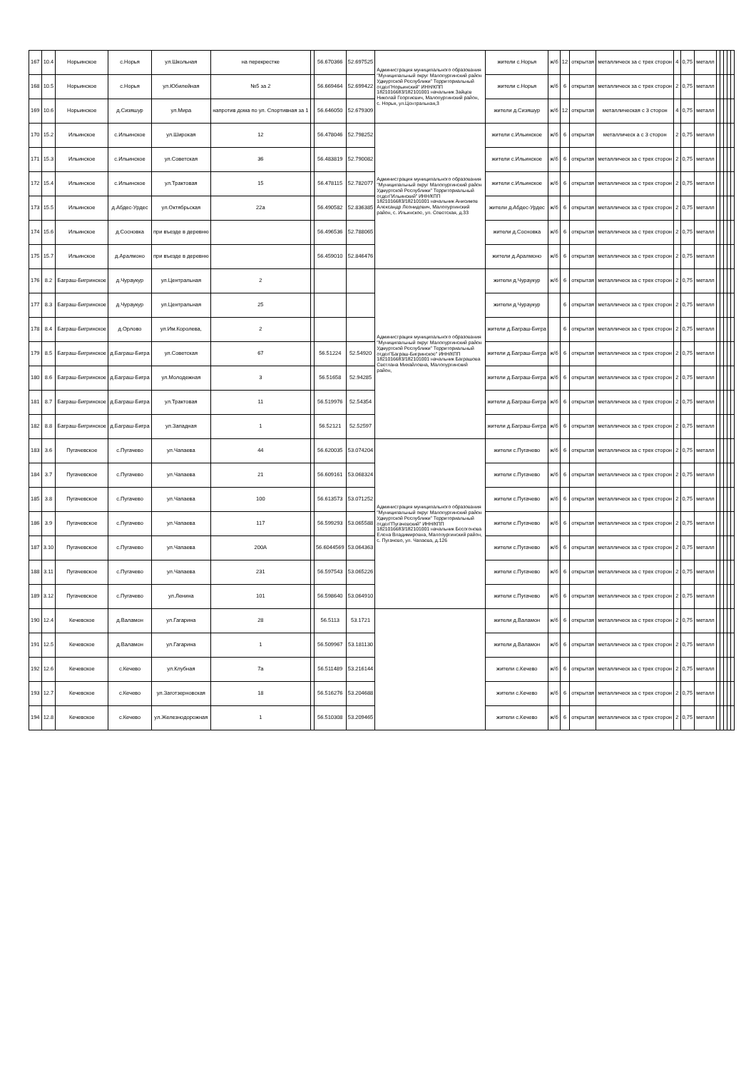| 167 | 10.4 | Норьинское | с.Норья | ул.Школьная | на перекрестке | | 56.670366 | 52.697525 | Администрация муниципального образования "Муниципальный округ Малопургинский район Удмуртской Республики" Территориальный отдел"Норьинский" ИНН/КПП 1821016683/182101001 начальник Зайцев Николай Георгиевич, Малопургинский район, с. Норья, ул.Центральная,3 | жители с.Норья | ж/б | 12 | открытая | металлическ за с трех сторон | 4 | 0,75 | металл | | | | | |
| 168 | 10.5 | Норьинское | с.Норья | ул.Юбилейная | №5 за 2 | | 56.669464 | 52.699422 | | жители с.Норья | ж/б | 6 | открытая | металлическ за с трех сторон | 2 | 0,75 | металл | | | | | |
| 169 | 10.6 | Норьинское | д.Сизяшур | ул.Мира | напротив дома по ул. Спортивная за 1 | | 56.646050 | 52.679309 | | жители д.Сизяшур | ж/б | 12 | открытая | металлическая с 3 сторон | 4 | 0,75 | металл | | | | | |
| 170 | 15.2 | Ильинское | с.Ильинское | ул.Широкая | 12 | | 56.478046 | 52.798252 | Администрация муниципального образования "Муниципальный округ Малопургинский район Удмуртской Республики" Территориальный отдел"Ильинский" ИНН/КПП 1821016683/182101001 начальник Анисимов Александр Леонидович, Малопургинский район, с. Ильинское, ул. Советская, д.33 | жители с.Ильинское | ж/б | 6 | открытая | металлическ а с 3 сторон | 2 | 0,75 | металл | | | | | |
| 171 | 15.3 | Ильинское | с.Ильинское | ул.Советская | 36 | | 56.483819 | 52.790082 | | жители с.Ильинское | ж/б | 6 | открытая | металлическ за с трех сторон | 2 | 0,75 | металл | | | | | |
| 172 | 15.4 | Ильинское | с.Ильинское | ул.Трактовая | 15 | | 56.478115 | 52.782077 | | жители с.Ильинское | ж/б | 6 | открытая | металлическ за с трех сторон | 2 | 0,75 | металл | | | | | |
| 173 | 15.5 | Ильинское | д.Абдес-Урдес | ул.Октябрьская | 22а | | 56.490582 | 52.836385 | | жители д.Абдес-Урдес | ж/б | 6 | открытая | металлическ за с трех сторон | 2 | 0,75 | металл | | | | | |
| 174 | 15.6 | Ильинское | д.Сосновка | при въезде в деревню | | | 56.496536 | 52.788065 | | жители д.Сосновка | ж/б | 6 | открытая | металлическ за с трех сторон | 2 | 0,75 | металл | | | | | |
| 175 | 15.7 | Ильинское | д.Аралмоно | при въезде в деревню | | | 56.459010 | 52.846476 | | жители д.Аралмоно | ж/б | 6 | открытая | металлическ за с трех сторон | 2 | 0,75 | металл | | | | | |
| 176 | 8.2 | Баграш-Бигринское | д.Чураукур | ул.Центральная | 2 | | | | Администрация муниципального образования "Муниципальный округ Малопургинский район Удмуртской Республики" Территориальный отдел"Баграш-Бигринское" ИНН/КПП 1821016683/182101001 начальник Баграшова Светлана Михайловна, Малопургинский район, | жители д.Чураукур | ж/б | 6 | открытая | металлическ за с трех сторон | 2 | 0,75 | металл | | | | | |
| 177 | 8.3 | Баграш-Бигринское | д.Чураукур | ул.Центральная | 25 | | | | | жители д.Чураукур | | 6 | открытая | металлическ за с трех сторон | 2 | 0,75 | металл | | | | | |
| 178 | 8.4 | Баграш-Бигринское | д.Орлово | ул.Им.Королева, | 2 | | | | | жители д.Баграш-Бигра | | 6 | открытая | металлическ за с трех сторон | 2 | 0,75 | металл | | | | | |
| 179 | 8.5 | Баграш-Бигринское | д.Баграш-Бигра | ул.Советская | 67 | | 56.51224 | 52.54920 | | жители д.Баграш-Бигра | ж/б | 6 | открытая | металлическ за с трех сторон | 2 | 0,75 | металл | | | | | |
| 180 | 8.6 | Баграш-Бигринское | д.Баграш-Бигра | ул.Молодежная | 3 | | 56.51658 | 52.94285 | | жители д.Баграш-Бигра | ж/б | 6 | открытая | металлическ за с трех сторон | 2 | 0,75 | металл | | | | | |
| 181 | 8.7 | Баграш-Бигринское | д.Баграш-Бигра | ул.Трактовая | 11 | | 56.519976 | 52.54354 | | жители д.Баграш-Бигра | ж/б | 6 | открытая | металлическ за с трех сторон | 2 | 0,75 | металл | | | | | |
| 182 | 8.8 | Баграш-Бигринское | д.Баграш-Бигра | ул.Западная | 1 | | 56.52121 | 52.52597 | | жители д.Баграш-Бигра | ж/б | 6 | открытая | металлическ за с трех сторон | 2 | 0,75 | металл | | | | | |
| 183 | 3.6 | Пугачевское | с.Пугачево | ул.Чапаева | 44 | | 56.620035 | 53.074204 | Администрация муниципального образования "Муниципальный округ Малопургинский район Удмуртской Республики" Территориальный отдел"Пугачевский" ИНН/КПП 1821016683/182101001 начальник Бесогонова Елена Владимировна, Малопургинский район, с. Пугачево, ул. Чапаева, д.126 | жители с.Пугачево | ж/б | 6 | открытая | металлическ за с трех сторон | 2 | 0,75 | металл | | | | | |
| 184 | 3.7 | Пугачевское | с.Пугачево | ул.Чапаева | 21 | | 56.609161 | 53.068324 | | жители с.Пугачево | ж/б | 6 | открытая | металлическ за с трех сторон | 2 | 0,75 | металл | | | | | |
| 185 | 3.8 | Пугачевское | с.Пугачево | ул.Чапаева | 100 | | 56.613573 | 53.071252 | | жители с.Пугачево | ж/б | 6 | открытая | металлическ за с трех сторон | 2 | 0,75 | металл | | | | | |
| 186 | 3.9 | Пугачевское | с.Пугачево | ул.Чапаева | 117 | | 56.599293 | 53.065588 | | жители с.Пугачево | ж/б | 6 | открытая | металлическ за с трех сторон | 2 | 0,75 | металл | | | | | |
| 187 | 3.10 | Пугачевское | с.Пугачево | ул.Чапаева | 200А | | 56.6044569 | 53.064363 | | жители с.Пугачево | ж/б | 6 | открытая | металлическ за с трех сторон | 2 | 0,75 | металл | | | | | |
| 188 | 3.11 | Пугачевское | с.Пугачево | ул.Чапаева | 231 | | 56.597543 | 53.065226 | | жители с.Пугачево | ж/б | 6 | открытая | металлическ за с трех сторон | 2 | 0,75 | металл | | | | | |
| 189 | 3.12 | Пугачевское | с.Пугачево | ул.Ленина | 101 | | 56.598640 | 53.064910 | | жители с.Пугачево | ж/б | 6 | открытая | металлическ за с трех сторон | 2 | 0,75 | металл | | | | | |
| 190 | 12.4 | Кечевское | д.Валамон | ул.Гагарина | 28 | | 56.5113 | 53.1721 | | жители д.Валамон | ж/б | 6 | открытая | металлическ за с трех сторон | 2 | 0,75 | металл | | | | | |
| 191 | 12.5 | Кечевское | д.Валамон | ул.Гагарина | 1 | | 56.509967 | 53.181130 | | жители д.Валамон | ж/б | 6 | открытая | металлическ за с трех сторон | 2 | 0,75 | металл | | | | | |
| 192 | 12.6 | Кечевское | с.Кечево | ул.Клубная | 7а | | 56.511489 | 53.216144 | | жители с.Кечево | ж/б | 6 | открытая | металлическ за с трех сторон | 2 | 0,75 | металл | | | | | |
| 193 | 12.7 | Кечевское | с.Кечево | ул.Заготзерновская | 18 | | 56.516276 | 53.204688 | | жители с.Кечево | ж/б | 6 | открытая | металлическ за с трех сторон | 2 | 0,75 | металл | | | | | |
| 194 | 12.8 | Кечевское | с.Кечево | ул.Железнодорожная | 1 | | 56.510308 | 53.209465 | | жители с.Кечево | ж/б | 6 | открытая | металлическ за с трех сторон | 2 | 0,75 | металл | | | | | |